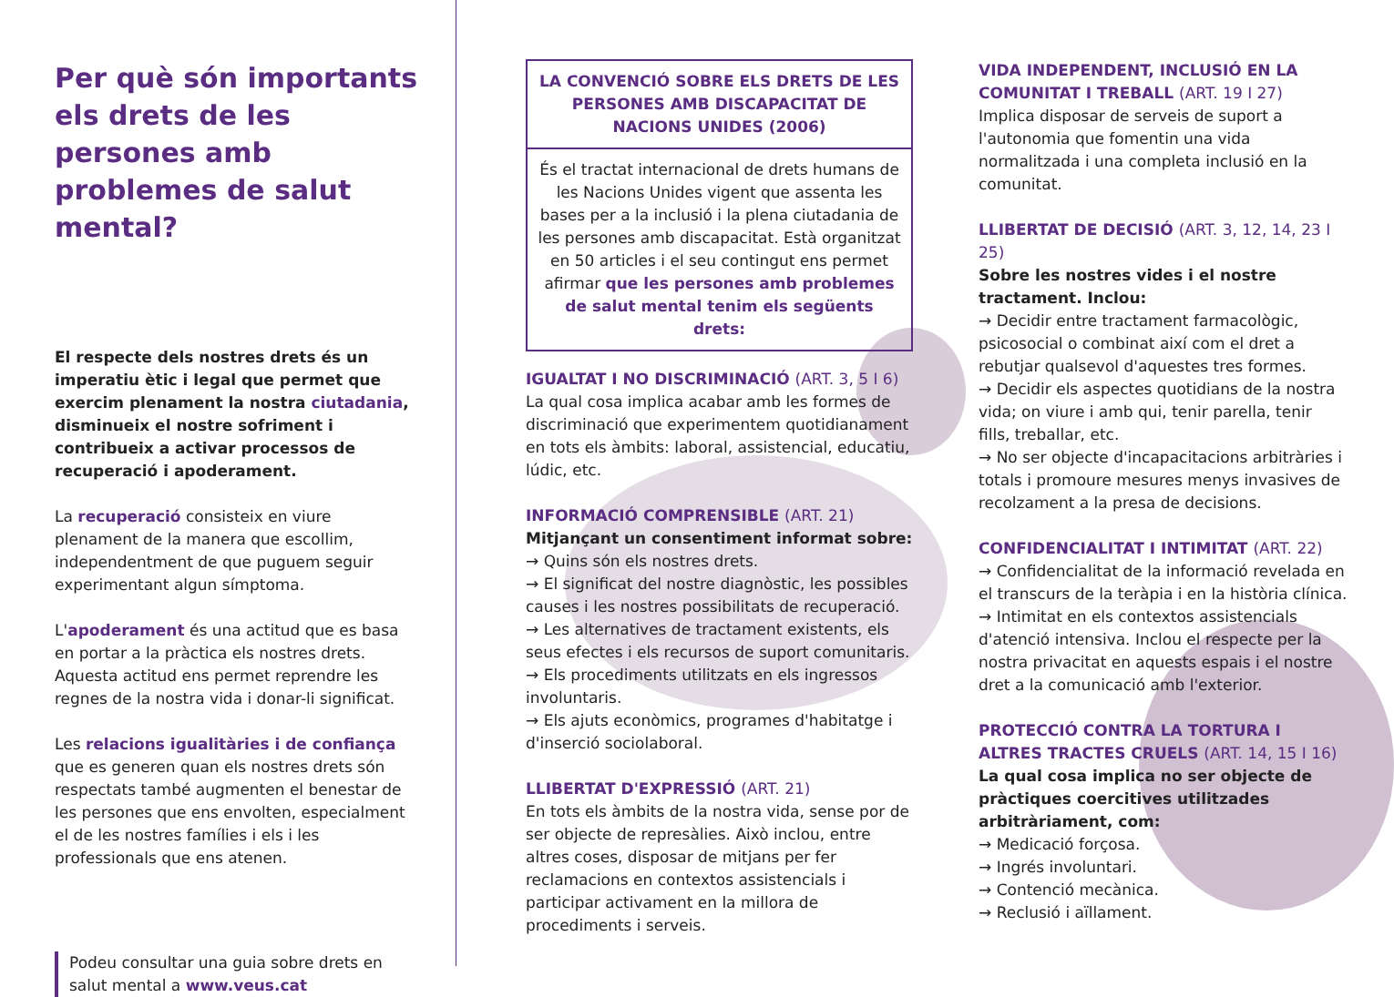Per què són importants els drets de les persones amb problemes de salut mental?
El respecte dels nostres drets és un imperatiu ètic i legal que permet que exercim plenament la nostra ciutadania, disminueix el nostre sofriment i contribueix a activar processos de recuperació i apoderament.
La recuperació consisteix en viure plenament de la manera que escollim, independentment de que puguem seguir experimentant algun símptoma.
L'apoderament és una actitud que es basa en portar a la pràctica els nostres drets. Aquesta actitud ens permet reprendre les regnes de la nostra vida i donar-li significat.
Les relacions igualitàries i de confiança que es generen quan els nostres drets són respectats també augmenten el benestar de les persones que ens envolten, especialment el de les nostres famílies i els i les professionals que ens atenen.
Podeu consultar una guia sobre drets en salut mental a www.veus.cat
LA CONVENCIÓ SOBRE ELS DRETS DE LES PERSONES AMB DISCAPACITAT DE NACIONS UNIDES (2006)
És el tractat internacional de drets humans de les Nacions Unides vigent que assenta les bases per a la inclusió i la plena ciutadania de les persones amb discapacitat. Està organitzat en 50 articles i el seu contingut ens permet afirmar que les persones amb problemes de salut mental tenim els següents drets:
IGUALTAT I NO DISCRIMINACIÓ (ART. 3, 5 I 6)
La qual cosa implica acabar amb les formes de discriminació que experimentem quotidianament en tots els àmbits: laboral, assistencial, educatiu, lúdic, etc.
INFORMACIÓ COMPRENSIBLE (ART. 21)
Mitjançant un consentiment informat sobre:
→ Quins són els nostres drets.
→ El significat del nostre diagnòstic, les possibles causes i les nostres possibilitats de recuperació.
→ Les alternatives de tractament existents, els seus efectes i els recursos de suport comunitaris.
→ Els procediments utilitzats en els ingressos involuntaris.
→ Els ajuts econòmics, programes d'habitatge i d'inserció sociolaboral.
LLIBERTAT D'EXPRESSIÓ (ART. 21)
En tots els àmbits de la nostra vida, sense por de ser objecte de represàlies. Això inclou, entre altres coses, disposar de mitjans per fer reclamacions en contextos assistencials i participar activament en la millora de procediments i serveis.
VIDA INDEPENDENT, INCLUSIÓ EN LA COMUNITAT I TREBALL (ART. 19 I 27)
Implica disposar de serveis de suport a l'autonomia que fomentin una vida normalitzada i una completa inclusió en la comunitat.
LLIBERTAT DE DECISIÓ (ART. 3, 12, 14, 23 I 25)
Sobre les nostres vides i el nostre tractament. Inclou:
→ Decidir entre tractament farmacològic, psicosocial o combinat així com el dret a rebutjar qualsevol d'aquestes tres formes.
→ Decidir els aspectes quotidians de la nostra vida; on viure i amb qui, tenir parella, tenir fills, treballar, etc.
→ No ser objecte d'incapacitacions arbitràries i totals i promoure mesures menys invasives de recolzament a la presa de decisions.
CONFIDENCIALITAT I INTIMITAT (ART. 22)
→ Confidencialitat de la informació revelada en el transcurs de la teràpia i en la història clínica.
→ Intimitat en els contextos assistencials d'atenció intensiva. Inclou el respecte per la nostra privacitat en aquests espais i el nostre dret a la comunicació amb l'exterior.
PROTECCIÓ CONTRA LA TORTURA I ALTRES TRACTES CRUELS (ART. 14, 15 I 16)
La qual cosa implica no ser objecte de pràctiques coercitives utilitzades arbitràriament, com:
→ Medicació forçosa.
→ Ingrés involuntari.
→ Contenció mecànica.
→ Reclusió i aïllament.